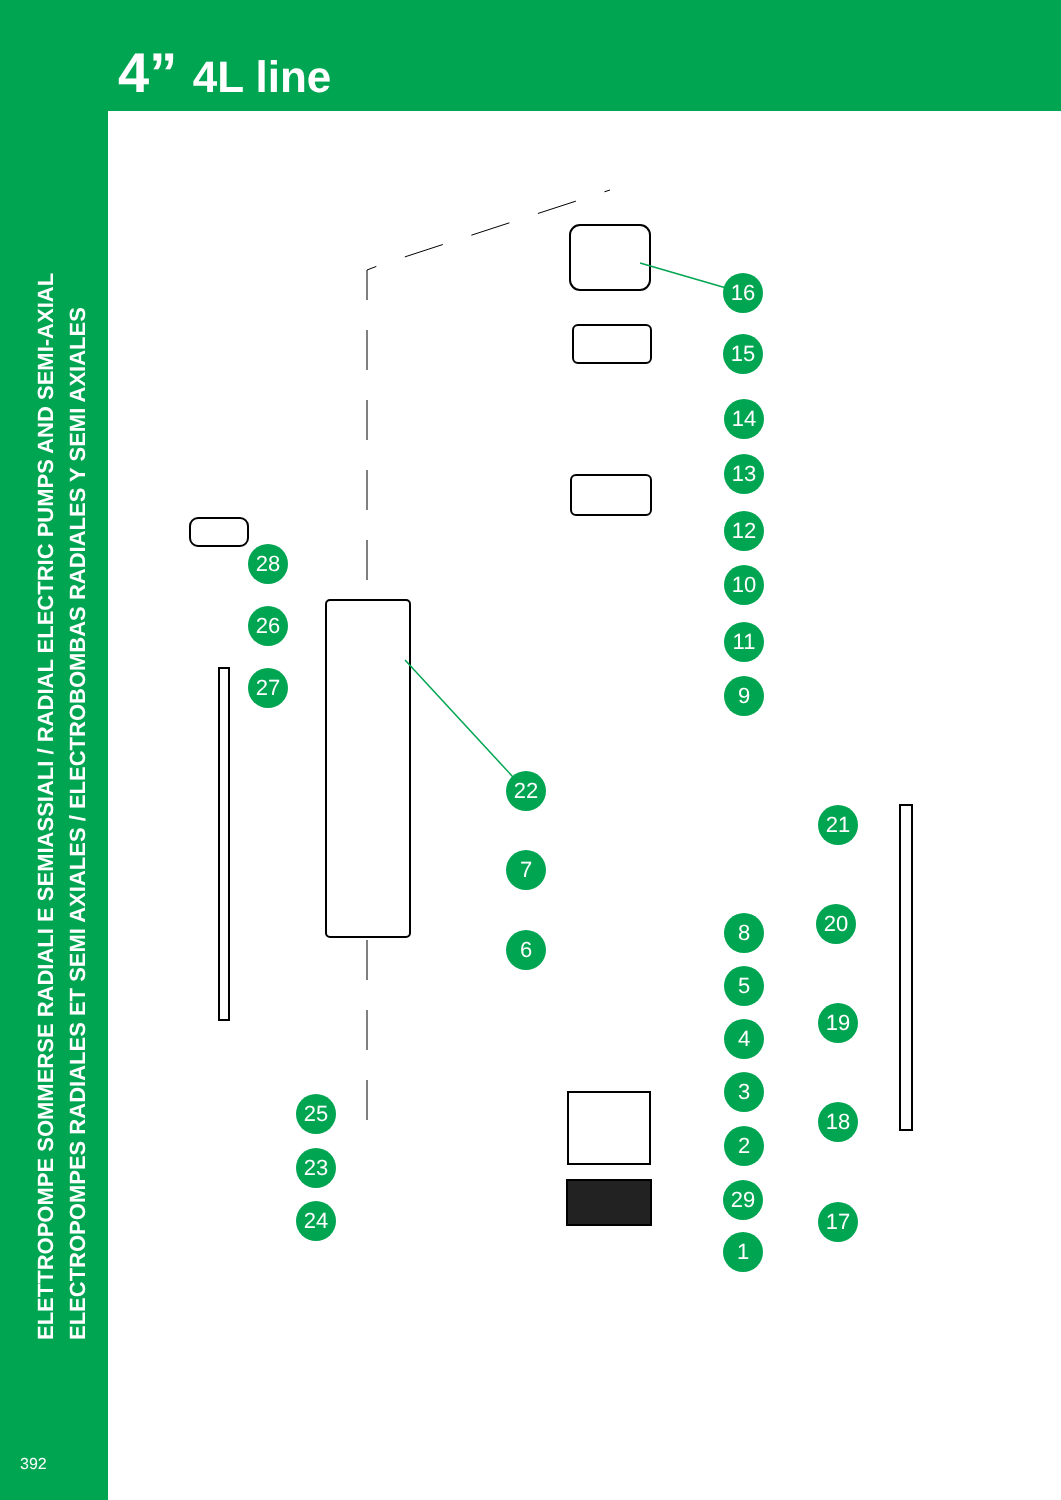4” 4L line
ELETTROPOMPE SOMMERSE RADIALI E SEMIASSIALI / RADIAL ELECTRIC PUMPS AND SEMI-AXIAL
ELECTROPOMPES RADIALES ET SEMI AXIALES / ELECTROBOMBAS RADIALES Y SEMI AXIALES
392
16
15
14
13
12
10
11
9
22
7
6
8
5
4
3
2
29
1
28
26
27
25
23
24
21
20
19
18
17